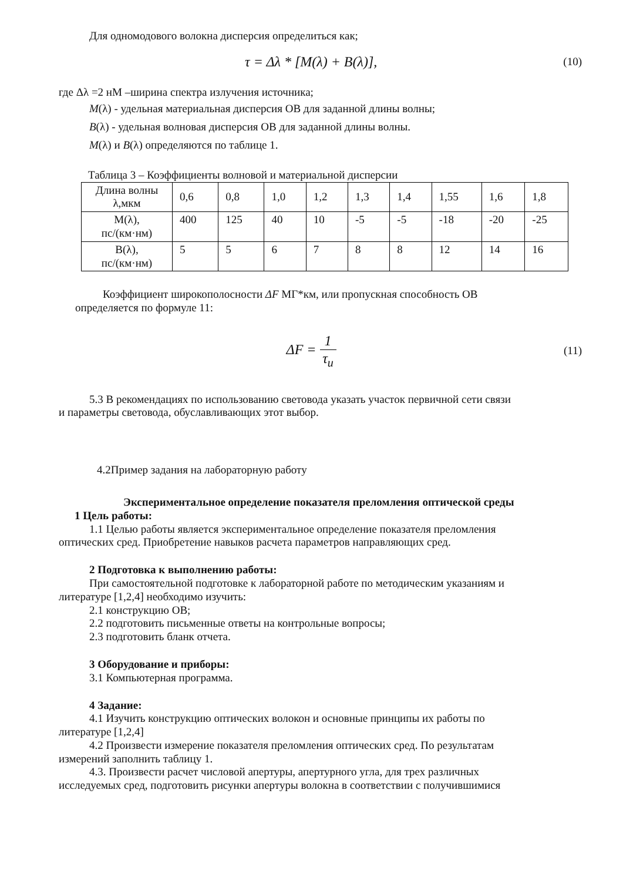Для одномодового волокна дисперсия определиться как;
τ = Δλ * [M(λ) + B(λ)],
(10)
где Δλ =2 нМ –ширина спектра излучения источника;
M(λ) - удельная материальная дисперсия ОВ для заданной длины волны;
B(λ) - удельная волновая дисперсия ОВ для заданной длины волны.
M(λ) и B(λ) определяются по таблице 1.
Таблица 3 – Коэффициенты волновой и материальной дисперсии
| Длина волны λ,мкм | 0,6 | 0,8 | 1,0 | 1,2 | 1,3 | 1,4 | 1,55 | 1,6 | 1,8 |
| M(λ), пс/(км·нм) | 400 | 125 | 40 | 10 | -5 | -5 | -18 | -20 | -25 |
| B(λ), пс/(км·нм) | 5 | 5 | 6 | 7 | 8 | 8 | 12 | 14 | 16 |
Коэффициент широкополосности ΔF МГ*км, или пропускная способность ОВ
определяется по формуле 11:
ΔF = 1 τ<sub>и</sub>
(11)
5.3 В рекомендациях по использованию световода указать участок первичной сети связи
и параметры световода, обуславливающих этот выбор.
4.2Пример задания на лабораторную работу
Экспериментальное определение показателя преломления оптической среды
1 Цель работы:
1.1 Целью работы является экспериментальное определение показателя преломления
оптических сред. Приобретение навыков расчета параметров направляющих сред.
2 Подготовка к выполнению работы:
При самостоятельной подготовке к лабораторной работе по методическим указаниям и
литературе [1,2,4] необходимо изучить:
2.1 конструкцию ОВ;
2.2 подготовить письменные ответы на контрольные вопросы;
2.3 подготовить бланк отчета.
3 Оборудование и приборы:
3.1 Компьютерная программа.
4 Задание:
4.1 Изучить конструкцию оптических волокон и основные принципы их работы по
литературе [1,2,4]
4.2 Произвести измерение показателя преломления оптических сред. По результатам
измерений заполнить таблицу 1.
4.3. Произвести расчет числовой апертуры, апертурного угла, для трех различных
исследуемых сред, подготовить рисунки апертуры волокна в соответствии с получившимися